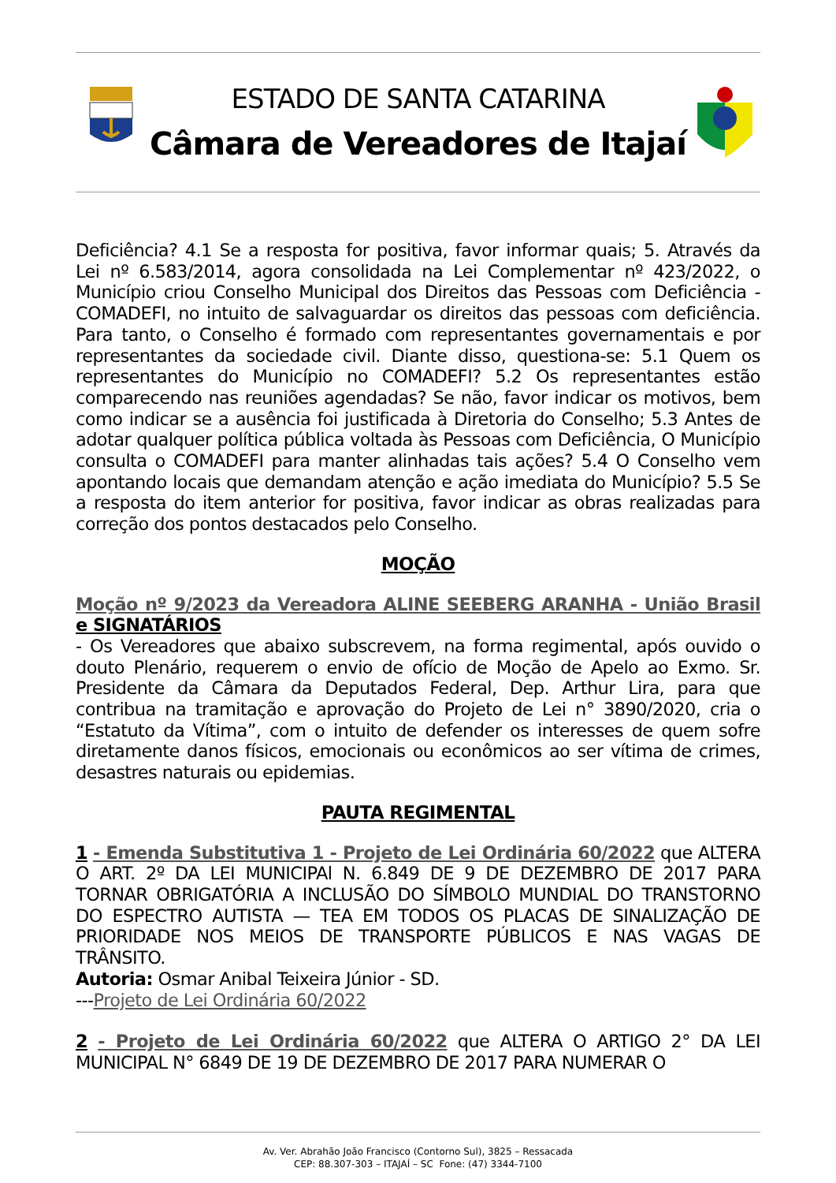ESTADO DE SANTA CATARINA
Câmara de Vereadores de Itajaí
Deficiência? 4.1 Se a resposta for positiva, favor informar quais; 5. Através da Lei nº 6.583/2014, agora consolidada na Lei Complementar nº 423/2022, o Município criou Conselho Municipal dos Direitos das Pessoas com Deficiência - COMADEFI, no intuito de salvaguardar os direitos das pessoas com deficiência. Para tanto, o Conselho é formado com representantes governamentais e por representantes da sociedade civil. Diante disso, questiona-se: 5.1 Quem os representantes do Município no COMADEFI? 5.2 Os representantes estão comparecendo nas reuniões agendadas? Se não, favor indicar os motivos, bem como indicar se a ausência foi justificada à Diretoria do Conselho; 5.3 Antes de adotar qualquer política pública voltada às Pessoas com Deficiência, O Município consulta o COMADEFI para manter alinhadas tais ações? 5.4 O Conselho vem apontando locais que demandam atenção e ação imediata do Município? 5.5 Se a resposta do item anterior for positiva, favor indicar as obras realizadas para correção dos pontos destacados pelo Conselho.
MOÇÃO
Moção nº 9/2023 da Vereadora ALINE SEEBERG ARANHA - União Brasil e SIGNATÁRIOS
- Os Vereadores que abaixo subscrevem, na forma regimental, após ouvido o douto Plenário, requerem o envio de ofício de Moção de Apelo ao Exmo. Sr. Presidente da Câmara da Deputados Federal, Dep. Arthur Lira, para que contribua na tramitação e aprovação do Projeto de Lei n° 3890/2020, cria o “Estatuto da Vítima”, com o intuito de defender os interesses de quem sofre diretamente danos físicos, emocionais ou econômicos ao ser vítima de crimes, desastres naturais ou epidemias.
PAUTA REGIMENTAL
1 - Emenda Substitutiva 1 - Projeto de Lei Ordinária 60/2022 que ALTERA O ART. 2º DA LEI MUNICIPAl N. 6.849 DE 9 DE DEZEMBRO DE 2017 PARA TORNAR OBRIGATÓRIA A INCLUSÃO DO SÍMBOLO MUNDIAL DO TRANSTORNO DO ESPECTRO AUTISTA — TEA EM TODOS OS PLACAS DE SINALIZAÇÃO DE PRIORIDADE NOS MEIOS DE TRANSPORTE PÚBLICOS E NAS VAGAS DE TRÂNSITO.
Autoria: Osmar Anibal Teixeira Júnior - SD.
---Projeto de Lei Ordinária 60/2022
2 - Projeto de Lei Ordinária 60/2022 que ALTERA O ARTIGO 2° DA LEI MUNICIPAL N° 6849 DE 19 DE DEZEMBRO DE 2017 PARA NUMERAR O
Av. Ver. Abrahão João Francisco (Contorno Sul), 3825 – Ressacada
CEP: 88.307-303 – ITAJAÍ – SC Fone: (47) 3344-7100